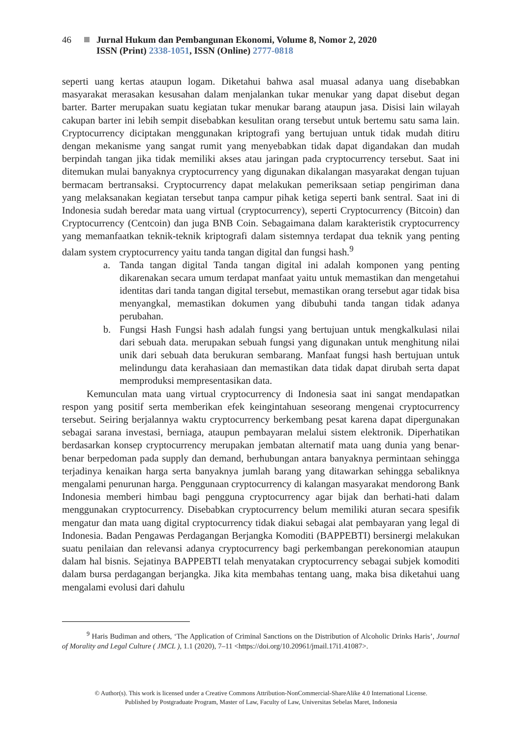46 Jurnal Hukum dan Pembangunan Ekonomi, Volume 8, Nomor 2, 2020
ISSN (Print) 2338-1051, ISSN (Online) 2777-0818
seperti uang kertas ataupun logam. Diketahui bahwa asal muasal adanya uang disebabkan masyarakat merasakan kesusahan dalam menjalankan tukar menukar yang dapat disebut degan barter. Barter merupakan suatu kegiatan tukar menukar barang ataupun jasa. Disisi lain wilayah cakupan barter ini lebih sempit disebabkan kesulitan orang tersebut untuk bertemu satu sama lain. Cryptocurrency diciptakan menggunakan kriptografi yang bertujuan untuk tidak mudah ditiru dengan mekanisme yang sangat rumit yang menyebabkan tidak dapat digandakan dan mudah berpindah tangan jika tidak memiliki akses atau jaringan pada cryptocurrency tersebut. Saat ini ditemukan mulai banyaknya cryptocurrency yang digunakan dikalangan masyarakat dengan tujuan bermacam bertransaksi. Cryptocurrency dapat melakukan pemeriksaan setiap pengiriman dana yang melaksanakan kegiatan tersebut tanpa campur pihak ketiga seperti bank sentral. Saat ini di Indonesia sudah beredar mata uang virtual (cryptocurrency), seperti Cryptocurrency (Bitcoin) dan Cryptocurrency (Centcoin) dan juga BNB Coin. Sebagaimana dalam karakteristik cryptocurrency yang memanfaatkan teknik-teknik kriptografi dalam sistemnya terdapat dua teknik yang penting dalam system cryptocurrency yaitu tanda tangan digital dan fungsi hash.<sup>9</sup>
a. Tanda tangan digital Tanda tangan digital ini adalah komponen yang penting dikarenakan secara umum terdapat manfaat yaitu untuk memastikan dan mengetahui identitas dari tanda tangan digital tersebut, memastikan orang tersebut agar tidak bisa menyangkal, memastikan dokumen yang dibubuhi tanda tangan tidak adanya perubahan.
b. Fungsi Hash Fungsi hash adalah fungsi yang bertujuan untuk mengkalkulasi nilai dari sebuah data. merupakan sebuah fungsi yang digunakan untuk menghitung nilai unik dari sebuah data berukuran sembarang. Manfaat fungsi hash bertujuan untuk melindungu data kerahasiaan dan memastikan data tidak dapat dirubah serta dapat memproduksi mempresentasikan data.
Kemunculan mata uang virtual cryptocurrency di Indonesia saat ini sangat mendapatkan respon yang positif serta memberikan efek keingintahuan seseorang mengenai cryptocurrency tersebut. Seiring berjalannya waktu cryptocurrency berkembang pesat karena dapat dipergunakan sebagai sarana investasi, berniaga, ataupun pembayaran melalui sistem elektronik. Diperhatikan berdasarkan konsep cryptocurrency merupakan jembatan alternatif mata uang dunia yang benar-benar berpedoman pada supply dan demand, berhubungan antara banyaknya permintaan sehingga terjadinya kenaikan harga serta banyaknya jumlah barang yang ditawarkan sehingga sebaliknya mengalami penurunan harga. Penggunaan cryptocurrency di kalangan masyarakat mendorong Bank Indonesia memberi himbau bagi pengguna cryptocurrency agar bijak dan berhati-hati dalam menggunakan cryptocurrency. Disebabkan cryptocurrency belum memiliki aturan secara spesifik mengatur dan mata uang digital cryptocurrency tidak diakui sebagai alat pembayaran yang legal di Indonesia. Badan Pengawas Perdagangan Berjangka Komoditi (BAPPEBTI) bersinergi melakukan suatu penilaian dan relevansi adanya cryptocurrency bagi perkembangan perekonomian ataupun dalam hal bisnis. Sejatinya BAPPEBTI telah menyatakan cryptocurrency sebagai subjek komoditi dalam bursa perdagangan berjangka. Jika kita membahas tentang uang, maka bisa diketahui uang mengalami evolusi dari dahulu
<sup>9</sup> Haris Budiman and others, ‘The Application of Criminal Sanctions on the Distribution of Alcoholic Drinks Haris’, Journal of Morality and Legal Culture ( JMCL ), 1.1 (2020), 7–11 <https://doi.org/10.20961/jmail.17i1.41087>.
© Author(s). This work is licensed under a Creative Commons Attribution-NonCommercial-ShareAlike 4.0 International License.
Published by Postgraduate Program, Master of Law, Faculty of Law, Universitas Sebelas Maret, Indonesia